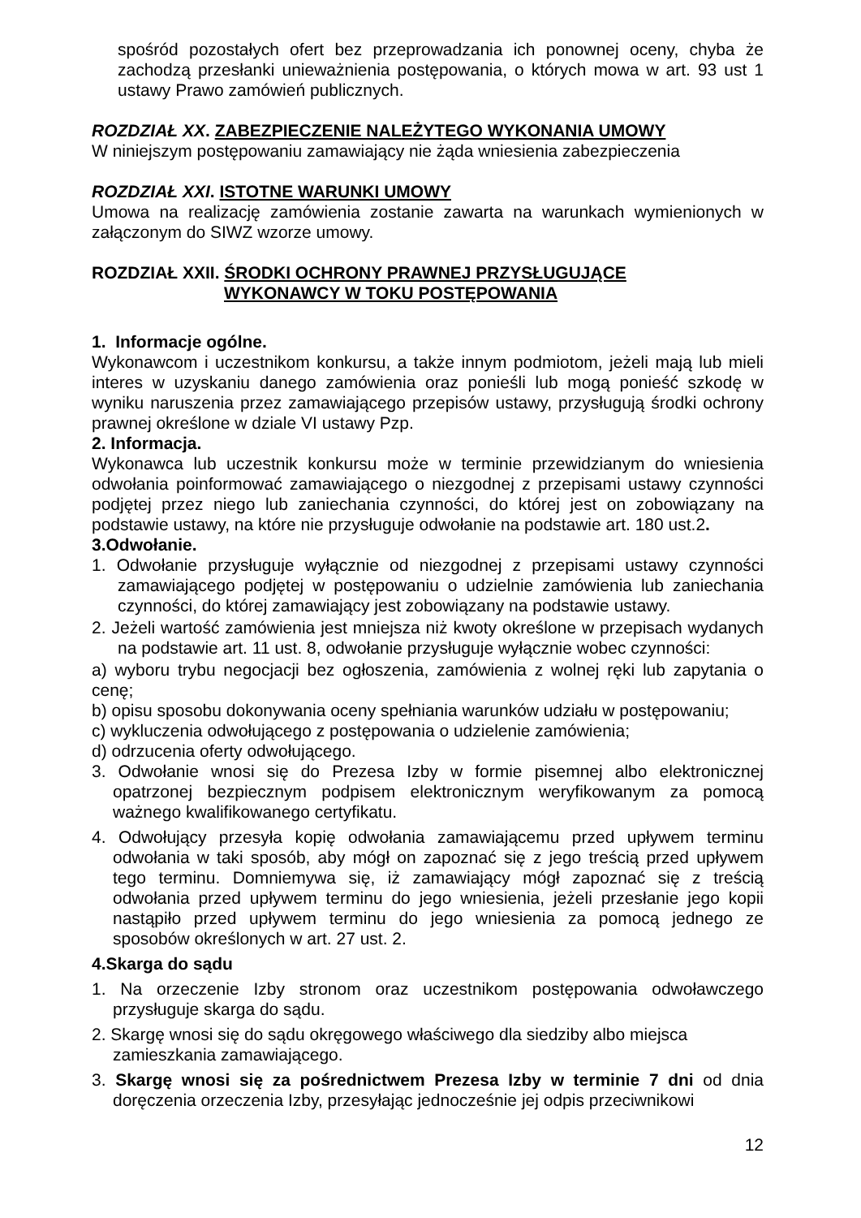spośród pozostałych ofert bez przeprowadzania ich ponownej oceny, chyba że zachodzą przesłanki unieważnienia postępowania, o których mowa w art. 93 ust 1 ustawy Prawo zamówień publicznych.
ROZDZIAŁ XX. ZABEZPIECZENIE NALEŻYTEGO WYKONANIA UMOWY
W niniejszym postępowaniu zamawiający nie żąda wniesienia zabezpieczenia
ROZDZIAŁ XXI. ISTOTNE WARUNKI UMOWY
Umowa na realizację zamówienia zostanie zawarta na warunkach wymienionych w załączonym do SIWZ wzorze umowy.
ROZDZIAŁ XXII. ŚRODKI OCHRONY PRAWNEJ PRZYSŁUGUJĄCE
WYKONAWCY W TOKU POSTĘPOWANIA
1. Informacje ogólne.
Wykonawcom i uczestnikom konkursu, a także innym podmiotom, jeżeli mają lub mieli interes w uzyskaniu danego zamówienia oraz ponieśli lub mogą ponieść szkodę w wyniku naruszenia przez zamawiającego przepisów ustawy, przysługują środki ochrony prawnej określone w dziale VI ustawy Pzp.
2. Informacja.
Wykonawca lub uczestnik konkursu może w terminie przewidzianym do wniesienia odwołania poinformować zamawiającego o niezgodnej z przepisami ustawy czynności podjętej przez niego lub zaniechania czynności, do której jest on zobowiązany na podstawie ustawy, na które nie przysługuje odwołanie na podstawie art. 180 ust.2.
3.Odwołanie.
1. Odwołanie przysługuje wyłącznie od niezgodnej z przepisami ustawy czynności zamawiającego podjętej w postępowaniu o udzielnie zamówienia lub zaniechania czynności, do której zamawiający jest zobowiązany na podstawie ustawy.
2. Jeżeli wartość zamówienia jest mniejsza niż kwoty określone w przepisach wydanych na podstawie art. 11 ust. 8, odwołanie przysługuje wyłącznie wobec czynności:
a) wyboru trybu negocjacji bez ogłoszenia, zamówienia z wolnej ręki lub zapytania o cenę;
b) opisu sposobu dokonywania oceny spełniania warunków udziału w postępowaniu;
c) wykluczenia odwołującego z postępowania o udzielenie zamówienia;
d) odrzucenia oferty odwołującego.
3. Odwołanie wnosi się do Prezesa Izby w formie pisemnej albo elektronicznej opatrzonej bezpiecznym podpisem elektronicznym weryfikowanym za pomocą ważnego kwalifikowanego certyfikatu.
4. Odwołujący przesyła kopię odwołania zamawiającemu przed upływem terminu odwołania w taki sposób, aby mógł on zapoznać się z jego treścią przed upływem tego terminu. Domniemywa się, iż zamawiający mógł zapoznać się z treścią odwołania przed upływem terminu do jego wniesienia, jeżeli przesłanie jego kopii nastąpiło przed upływem terminu do jego wniesienia za pomocą jednego ze sposobów określonych w art. 27 ust. 2.
4.Skarga do sądu
1. Na orzeczenie Izby stronom oraz uczestnikom postępowania odwoławczego przysługuje skarga do sądu.
2. Skargę wnosi się do sądu okręgowego właściwego dla siedziby albo miejsca zamieszkania zamawiającego.
3. Skargę wnosi się za pośrednictwem Prezesa Izby w terminie 7 dni od dnia doręczenia orzeczenia Izby, przesyłając jednocześnie jej odpis przeciwnikowi
12